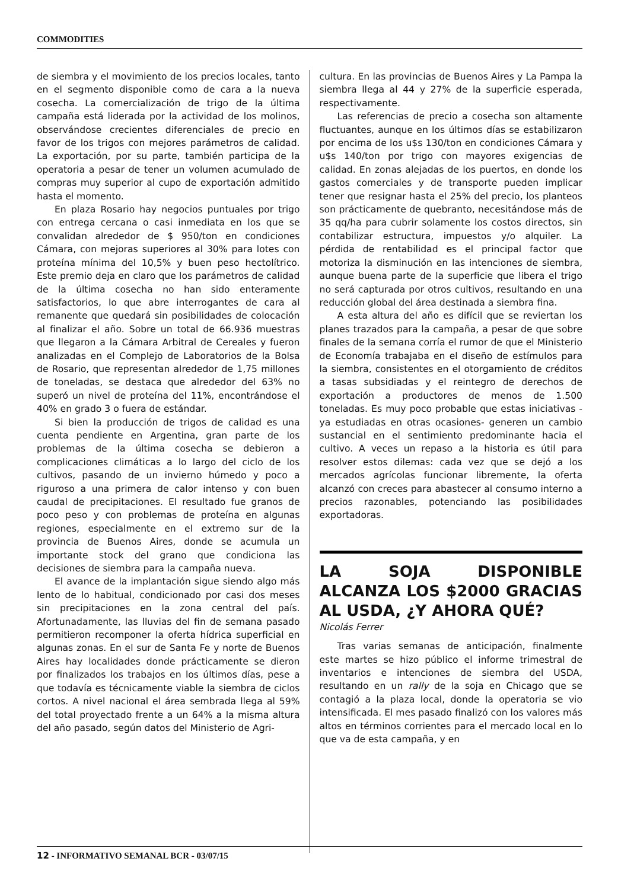COMMODITIES
de siembra y el movimiento de los precios locales, tanto en el segmento disponible como de cara a la nueva cosecha. La comercialización de trigo de la última campaña está liderada por la actividad de los molinos, observándose crecientes diferenciales de precio en favor de los trigos con mejores parámetros de calidad. La exportación, por su parte, también participa de la operatoria a pesar de tener un volumen acumulado de compras muy superior al cupo de exportación admitido hasta el momento.
En plaza Rosario hay negocios puntuales por trigo con entrega cercana o casi inmediata en los que se convalidan alrededor de $ 950/ton en condiciones Cámara, con mejoras superiores al 30% para lotes con proteína mínima del 10,5% y buen peso hectolítrico. Este premio deja en claro que los parámetros de calidad de la última cosecha no han sido enteramente satisfactorios, lo que abre interrogantes de cara al remanente que quedará sin posibilidades de colocación al finalizar el año. Sobre un total de 66.936 muestras que llegaron a la Cámara Arbitral de Cereales y fueron analizadas en el Complejo de Laboratorios de la Bolsa de Rosario, que representan alrededor de 1,75 millones de toneladas, se destaca que alrededor del 63% no superó un nivel de proteína del 11%, encontrándose el 40% en grado 3 o fuera de estándar.
Si bien la producción de trigos de calidad es una cuenta pendiente en Argentina, gran parte de los problemas de la última cosecha se debieron a complicaciones climáticas a lo largo del ciclo de los cultivos, pasando de un invierno húmedo y poco a riguroso a una primera de calor intenso y con buen caudal de precipitaciones. El resultado fue granos de poco peso y con problemas de proteína en algunas regiones, especialmente en el extremo sur de la provincia de Buenos Aires, donde se acumula un importante stock del grano que condiciona las decisiones de siembra para la campaña nueva.
El avance de la implantación sigue siendo algo más lento de lo habitual, condicionado por casi dos meses sin precipitaciones en la zona central del país. Afortunadamente, las lluvias del fin de semana pasado permitieron recomponer la oferta hídrica superficial en algunas zonas. En el sur de Santa Fe y norte de Buenos Aires hay localidades donde prácticamente se dieron por finalizados los trabajos en los últimos días, pese a que todavía es técnicamente viable la siembra de ciclos cortos. A nivel nacional el área sembrada llega al 59% del total proyectado frente a un 64% a la misma altura del año pasado, según datos del Ministerio de Agri-
cultura. En las provincias de Buenos Aires y La Pampa la siembra llega al 44 y 27% de la superficie esperada, respectivamente.
Las referencias de precio a cosecha son altamente fluctuantes, aunque en los últimos días se estabilizaron por encima de los u$s 130/ton en condiciones Cámara y u$s 140/ton por trigo con mayores exigencias de calidad. En zonas alejadas de los puertos, en donde los gastos comerciales y de transporte pueden implicar tener que resignar hasta el 25% del precio, los planteos son prácticamente de quebranto, necesitándose más de 35 qq/ha para cubrir solamente los costos directos, sin contabilizar estructura, impuestos y/o alquiler. La pérdida de rentabilidad es el principal factor que motoriza la disminución en las intenciones de siembra, aunque buena parte de la superficie que libera el trigo no será capturada por otros cultivos, resultando en una reducción global del área destinada a siembra fina.
A esta altura del año es difícil que se reviertan los planes trazados para la campaña, a pesar de que sobre finales de la semana corría el rumor de que el Ministerio de Economía trabajaba en el diseño de estímulos para la siembra, consistentes en el otorgamiento de créditos a tasas subsidiadas y el reintegro de derechos de exportación a productores de menos de 1.500 toneladas. Es muy poco probable que estas iniciativas -ya estudiadas en otras ocasiones- generen un cambio sustancial en el sentimiento predominante hacia el cultivo. A veces un repaso a la historia es útil para resolver estos dilemas: cada vez que se dejó a los mercados agrícolas funcionar libremente, la oferta alcanzó con creces para abastecer al consumo interno a precios razonables, potenciando las posibilidades exportadoras.
LA SOJA DISPONIBLE ALCANZA LOS $2000 GRACIAS AL USDA, ¿Y AHORA QUÉ?
Nicolás Ferrer
Tras varias semanas de anticipación, finalmente este martes se hizo público el informe trimestral de inventarios e intenciones de siembra del USDA, resultando en un rally de la soja en Chicago que se contagió a la plaza local, donde la operatoria se vio intensificada. El mes pasado finalizó con los valores más altos en términos corrientes para el mercado local en lo que va de esta campaña, y en
12 - INFORMATIVO SEMANAL BCR - 03/07/15